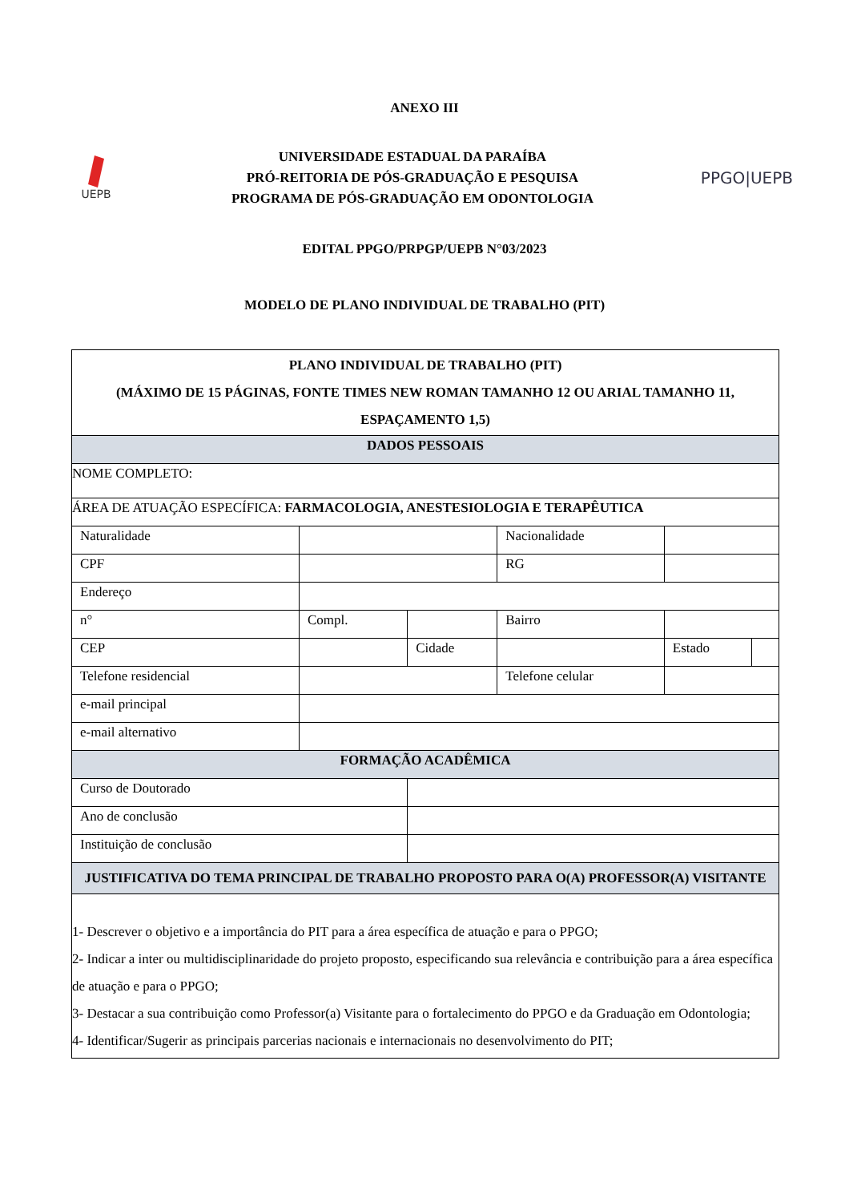ANEXO III
UEPB
UNIVERSIDADE ESTADUAL DA PARAÍBA
PRÓ-REITORIA DE PÓS-GRADUAÇÃO E PESQUISA
PROGRAMA DE PÓS-GRADUAÇÃO EM ODONTOLOGIA
PPGO|UEPB
EDITAL PPGO/PRPGP/UEPB N°03/2023
MODELO DE PLANO INDIVIDUAL DE TRABALHO (PIT)
| PLANO INDIVIDUAL DE TRABALHO (PIT) (MÁXIMO DE 15 PÁGINAS, FONTE TIMES NEW ROMAN TAMANHO 12 OU ARIAL TAMANHO 11, ESPAÇAMENTO 1,5) | | | | | | | | |
| DADOS PESSOAIS | | | | | | | | |
| NOME COMPLETO: | | | | | | | | |
| ÁREA DE ATUAÇÃO ESPECÍFICA: FARMACOLOGIA, ANESTESIOLOGIA E TERAPÊUTICA | | | | | | | | |
| Naturalidade | | | | | Nacionalidade | | | |
| CPF | | | | | RG | | | |
| Endereço | | | | | | | | |
| n° | | Compl. | | | Bairro | | | |
| CEP | | | Cidade | | | | Estado | |
| Telefone residencial | | | | Telefone celular | | | | |
| e-mail principal | | | | | | | | |
| e-mail alternativo | | | | | | | | |
| FORMAÇÃO ACADÊMICA | | | | | | | | |
| Curso de Doutorado | | | | | | | | |
| Ano de conclusão | | | | | | | | |
| Instituição de conclusão | | | | | | | | |
| JUSTIFICATIVA DO TEMA PRINCIPAL DE TRABALHO PROPOSTO PARA O(A) PROFESSOR(A) VISITANTE | | | | | | | | |
| 1- Descrever o objetivo e a importância do PIT para a área específica de atuação e para o PPGO; 2- Indicar a inter ou multidisciplinaridade do projeto proposto, especificando sua relevância e contribuição para a área específica de atuação e para o PPGO; 3- Destacar a sua contribuição como Professor(a) Visitante para o fortalecimento do PPGO e da Graduação em Odontologia; 4- Identificar/Sugerir as principais parcerias nacionais e internacionais no desenvolvimento do PIT; | | | | | | | | |